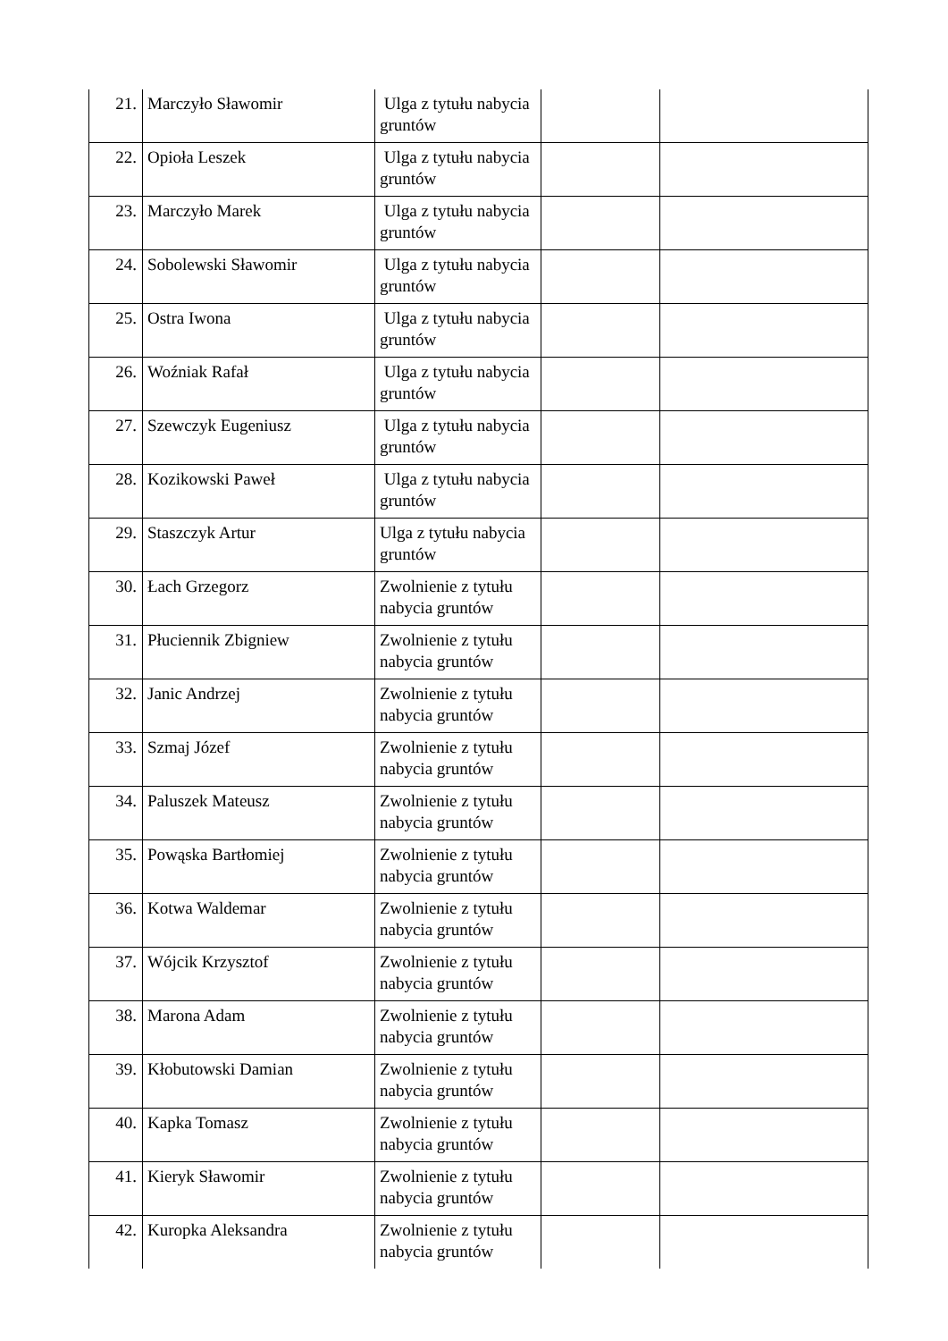| 21. | Marczyło Sławomir | Ulga z tytułu nabycia gruntów | | |
| 22. | Opioła Leszek | Ulga z tytułu nabycia gruntów | | |
| 23. | Marczyło Marek | Ulga z tytułu nabycia gruntów | | |
| 24. | Sobolewski Sławomir | Ulga z tytułu nabycia gruntów | | |
| 25. | Ostra Iwona | Ulga z tytułu nabycia gruntów | | |
| 26. | Woźniak Rafał | Ulga z tytułu nabycia gruntów | | |
| 27. | Szewczyk Eugeniusz | Ulga z tytułu nabycia gruntów | | |
| 28. | Kozikowski Paweł | Ulga z tytułu nabycia gruntów | | |
| 29. | Staszczyk Artur | Ulga z tytułu nabycia gruntów | | |
| 30. | Łach Grzegorz | Zwolnienie z tytułu nabycia gruntów | | |
| 31. | Płuciennik Zbigniew | Zwolnienie z tytułu nabycia gruntów | | |
| 32. | Janic Andrzej | Zwolnienie z tytułu nabycia gruntów | | |
| 33. | Szmaj Józef | Zwolnienie z tytułu nabycia gruntów | | |
| 34. | Paluszek Mateusz | Zwolnienie z tytułu nabycia gruntów | | |
| 35. | Powąska Bartłomiej | Zwolnienie z tytułu nabycia gruntów | | |
| 36. | Kotwa Waldemar | Zwolnienie z tytułu nabycia gruntów | | |
| 37. | Wójcik Krzysztof | Zwolnienie z tytułu nabycia gruntów | | |
| 38. | Marona Adam | Zwolnienie z tytułu nabycia gruntów | | |
| 39. | Kłobutowski Damian | Zwolnienie z tytułu nabycia gruntów | | |
| 40. | Kapka Tomasz | Zwolnienie z tytułu nabycia gruntów | | |
| 41. | Kieryk Sławomir | Zwolnienie z tytułu nabycia gruntów | | |
| 42. | Kuropka Aleksandra | Zwolnienie z tytułu nabycia gruntów | | |